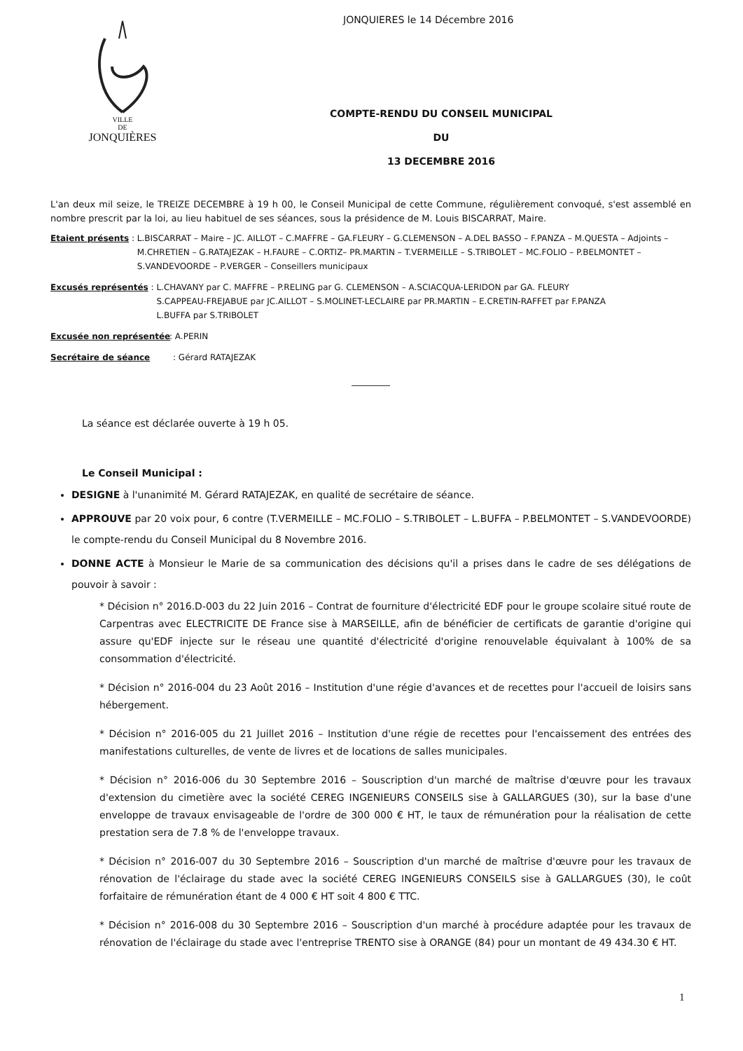VILLE
DE
JONQUIÈRES
JONQUIERES le 14 Décembre 2016
COMPTE-RENDU DU CONSEIL MUNICIPAL
DU
13 DECEMBRE 2016
L'an deux mil seize, le TREIZE DECEMBRE à 19 h 00, le Conseil Municipal de cette Commune, régulièrement convoqué, s'est assemblé en nombre prescrit par la loi, au lieu habituel de ses séances, sous la présidence de M. Louis BISCARRAT, Maire.
Etaient présents : L.BISCARRAT – Maire – JC. AILLOT – C.MAFFRE – GA.FLEURY – G.CLEMENSON – A.DEL BASSO – F.PANZA – M.QUESTA – Adjoints – M.CHRETIEN – G.RATAJEZAK – H.FAURE – C.ORTIZ– PR.MARTIN – T.VERMEILLE – S.TRIBOLET – MC.FOLIO – P.BELMONTET – S.VANDEVOORDE – P.VERGER – Conseillers municipaux
Excusés représentés : L.CHAVANY par C. MAFFRE – P.RELING par G. CLEMENSON – A.SCIACQUA-LERIDON par GA. FLEURY
S.CAPPEAU-FREJABUE par JC.AILLOT – S.MOLINET-LECLAIRE par PR.MARTIN – E.CRETIN-RAFFET par F.PANZA
L.BUFFA par S.TRIBOLET
Excusée non représentée: A.PERIN
Secrétaire de séance: Gérard RATAJEZAK
La séance est déclarée ouverte à 19 h 05.
Le Conseil Municipal :
DESIGNE à l'unanimité M. Gérard RATAJEZAK, en qualité de secrétaire de séance.
APPROUVE par 20 voix pour, 6 contre (T.VERMEILLE – MC.FOLIO – S.TRIBOLET – L.BUFFA – P.BELMONTET – S.VANDEVOORDE) le compte-rendu du Conseil Municipal du 8 Novembre 2016.
DONNE ACTE à Monsieur le Marie de sa communication des décisions qu'il a prises dans le cadre de ses délégations de pouvoir à savoir :
* Décision n° 2016.D-003 du 22 Juin 2016 – Contrat de fourniture d'électricité EDF pour le groupe scolaire situé route de Carpentras avec ELECTRICITE DE France sise à MARSEILLE, afin de bénéficier de certificats de garantie d'origine qui assure qu'EDF injecte sur le réseau une quantité d'électricité d'origine renouvelable équivalant à 100% de sa consommation d'électricité.
* Décision n° 2016-004 du 23 Août 2016 – Institution d'une régie d'avances et de recettes pour l'accueil de loisirs sans hébergement.
* Décision n° 2016-005 du 21 Juillet 2016 – Institution d'une régie de recettes pour l'encaissement des entrées des manifestations culturelles, de vente de livres et de locations de salles municipales.
* Décision n° 2016-006 du 30 Septembre 2016 – Souscription d'un marché de maîtrise d'œuvre pour les travaux d'extension du cimetière avec la société CEREG INGENIEURS CONSEILS sise à GALLARGUES (30), sur la base d'une enveloppe de travaux envisageable de l'ordre de 300 000 € HT, le taux de rémunération pour la réalisation de cette prestation sera de 7.8 % de l'enveloppe travaux.
* Décision n° 2016-007 du 30 Septembre 2016 – Souscription d'un marché de maîtrise d'œuvre pour les travaux de rénovation de l'éclairage du stade avec la société CEREG INGENIEURS CONSEILS sise à GALLARGUES (30), le coût forfaitaire de rémunération étant de 4 000 € HT soit 4 800 € TTC.
* Décision n° 2016-008 du 30 Septembre 2016 – Souscription d'un marché à procédure adaptée pour les travaux de rénovation de l'éclairage du stade avec l'entreprise TRENTO sise à ORANGE (84) pour un montant de 49 434.30 € HT.
1